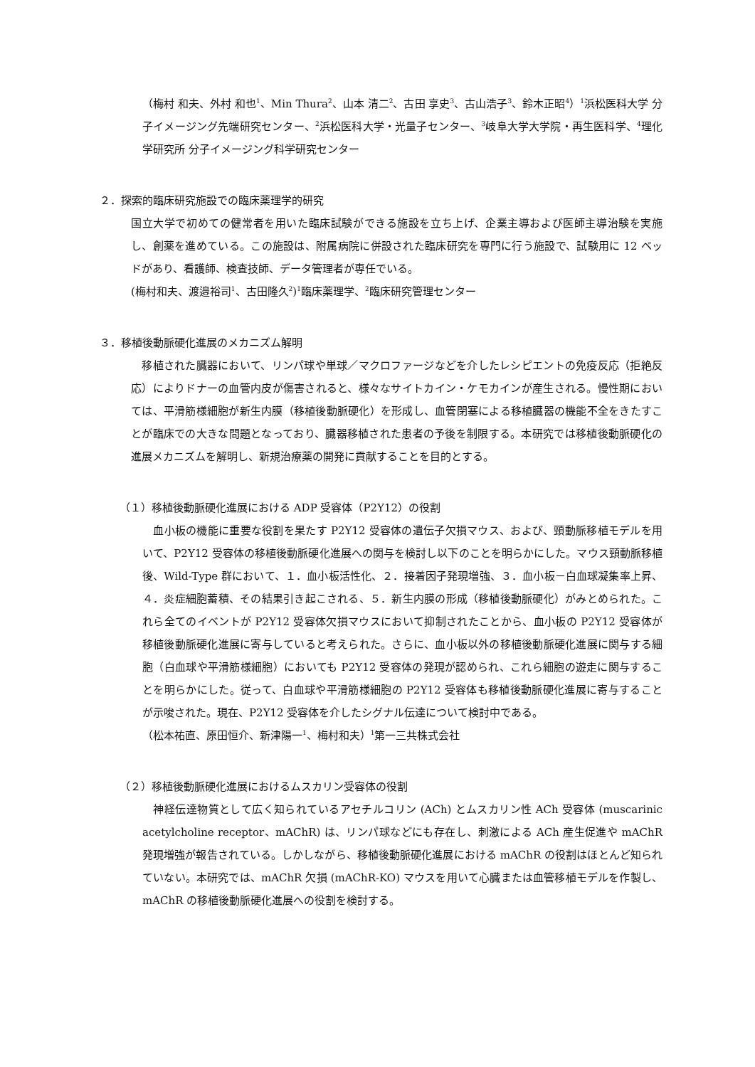（梅村 和夫、外村 和也<sup>1</sup>、Min Thura<sup>2</sup>、山本 清二<sup>2</sup>、古田 享史<sup>3</sup>、古山浩子<sup>3</sup>、鈴木正昭<sup>4</sup>）<sup>1</sup>浜松医科大学 分子イメージング先端研究センター、<sup>2</sup>浜松医科大学・光量子センター、<sup>3</sup>岐阜大学大学院・再生医科学、<sup>4</sup>理化学研究所 分子イメージング科学研究センター
２．探索的臨床研究施設での臨床薬理学的研究
国立大学で初めての健常者を用いた臨床試験ができる施設を立ち上げ、企業主導および医師主導治験を実施し、創薬を進めている。この施設は、附属病院に併設された臨床研究を専門に行う施設で、試験用に 12 ベッドがあり、看護師、検査技師、データ管理者が専任でいる。
(梅村和夫、渡邉裕司<sup>1</sup>、古田隆久<sup>2</sup>)<sup>1</sup>臨床薬理学、<sup>2</sup>臨床研究管理センター
３．移植後動脈硬化進展のメカニズム解明
　移植された臓器において、リンパ球や単球／マクロファージなどを介したレシピエントの免疫反応（拒絶反応）によりドナーの血管内皮が傷害されると、様々なサイトカイン・ケモカインが産生される。慢性期においては、平滑筋様細胞が新生内膜（移植後動脈硬化）を形成し、血管閉塞による移植臓器の機能不全をきたすことが臨床での大きな問題となっており、臓器移植された患者の予後を制限する。本研究では移植後動脈硬化の進展メカニズムを解明し、新規治療薬の開発に貢献することを目的とする。
（１）移植後動脈硬化進展における ADP 受容体（P2Y12）の役割
　血小板の機能に重要な役割を果たす P2Y12 受容体の遺伝子欠損マウス、および、頸動脈移植モデルを用いて、P2Y12 受容体の移植後動脈硬化進展への関与を検討し以下のことを明らかにした。マウス頸動脈移植後、Wild-Type 群において、１．血小板活性化、２．接着因子発現増強、３．血小板－白血球凝集率上昇、４．炎症細胞蓄積、その結果引き起こされる、５．新生内膜の形成（移植後動脈硬化）がみとめられた。これら全てのイベントが P2Y12 受容体欠損マウスにおいて抑制されたことから、血小板の P2Y12 受容体が移植後動脈硬化進展に寄与していると考えられた。さらに、血小板以外の移植後動脈硬化進展に関与する細胞（白血球や平滑筋様細胞）においても P2Y12 受容体の発現が認められ、これら細胞の遊走に関与することを明らかにした。従って、白血球や平滑筋様細胞の P2Y12 受容体も移植後動脈硬化進展に寄与することが示唆された。現在、P2Y12 受容体を介したシグナル伝達について検討中である。
（松本祐直、原田恒介、新津陽一<sup>1</sup>、梅村和夫）<sup>1</sup>第一三共株式会社
（２）移植後動脈硬化進展におけるムスカリン受容体の役割
　神経伝達物質として広く知られているアセチルコリン (ACh) とムスカリン性 ACh 受容体 (muscarinic acetylcholine receptor、mAChR) は、リンパ球などにも存在し、刺激による ACh 産生促進や mAChR 発現増強が報告されている。しかしながら、移植後動脈硬化進展における mAChR の役割はほとんど知られていない。本研究では、mAChR 欠損 (mAChR-KO) マウスを用いて心臓または血管移植モデルを作製し、mAChR の移植後動脈硬化進展への役割を検討する。